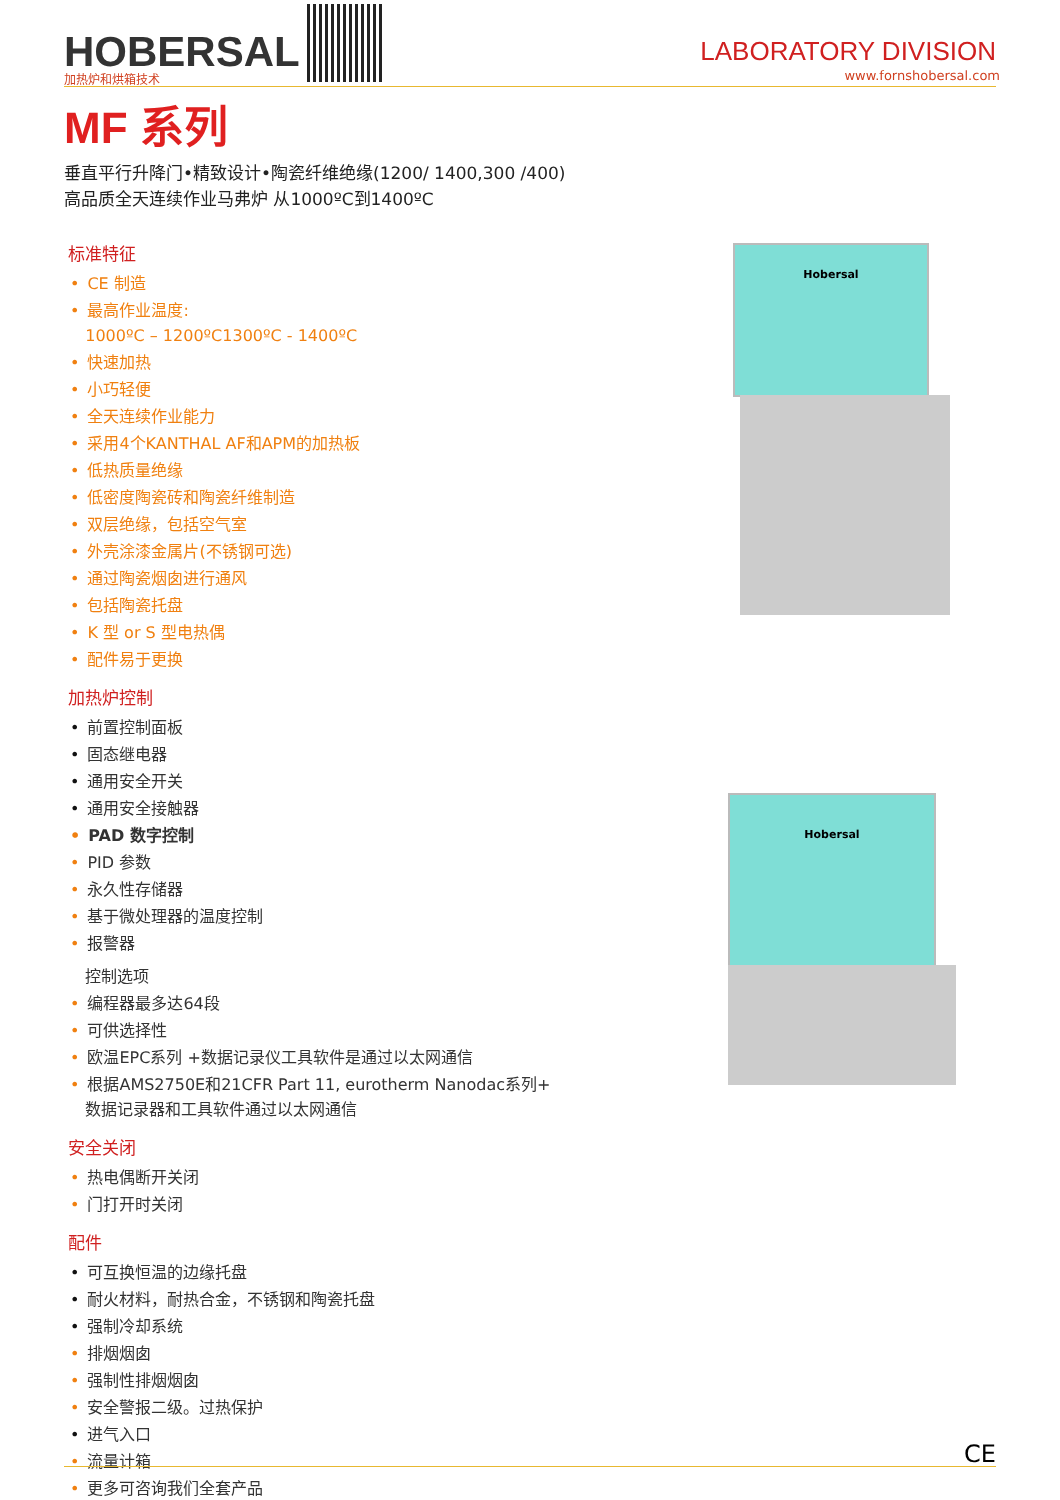HOBERSAL 加热炉和烘箱技术
LABORATORY DIVISION
www.fornshobersal.com
MF 系列
垂直平行升降门•精致设计•陶瓷纤维绝缘(1200/ 1400,300 /400)
高品质全天连续作业马弗炉 从1000ºC到1400ºC
标准特征
• CE 制造
• 最高作业温度:
1000ºC – 1200ºC1300ºC - 1400ºC
• 快速加热
• 小巧轻便
• 全天连续作业能力
• 采用4个KANTHAL AF和APM的加热板
• 低热质量绝缘
• 低密度陶瓷砖和陶瓷纤维制造
• 双层绝缘，包括空气室
• 外壳涂漆金属片(不锈钢可选)
• 通过陶瓷烟囱进行通风
• 包括陶瓷托盘
• K 型 or S 型电热偶
• 配件易于更换
加热炉控制
• 前置控制面板
• 固态继电器
• 通用安全开关
• 通用安全接触器
• PAD 数字控制
• PID 参数
• 永久性存储器
• 基于微处理器的温度控制
• 报警器
控制选项
• 编程器最多达64段
• 可供选择性
• 欧温EPC系列 +数据记录仪工具软件是通过以太网通信
• 根据AMS2750E和21CFR Part 11, eurotherm Nanodac系列+
数据记录器和工具软件通过以太网通信
安全关闭
• 热电偶断开关闭
• 门打开时关闭
配件
• 可互换恒温的边缘托盘
• 耐火材料，耐热合金，不锈钢和陶瓷托盘
• 强制冷却系统
• 排烟烟囱
• 强制性排烟烟囱
• 安全警报二级。过热保护
• 进气入口
• 流量计箱
• 更多可咨询我们全套产品
Hobersal
Hobersal
CE